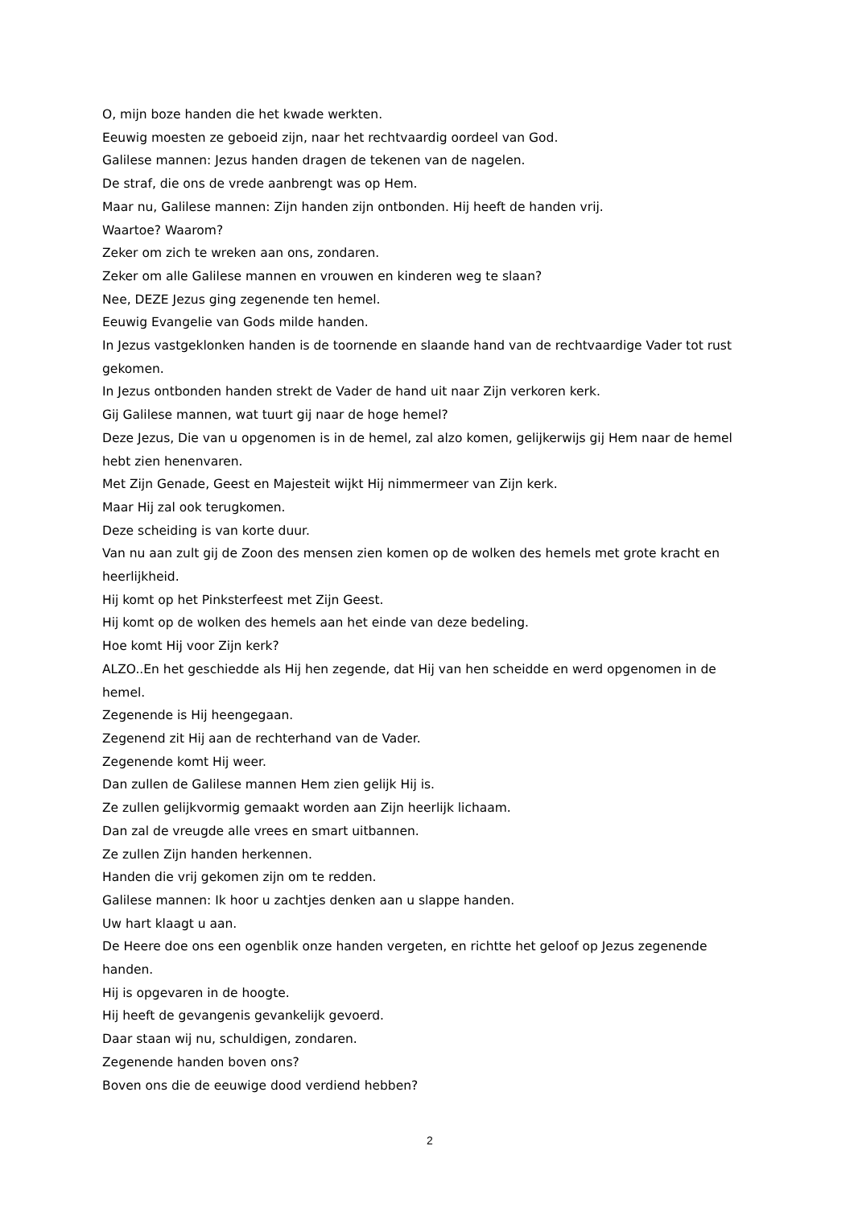O, mijn boze handen die het kwade werkten.
Eeuwig moesten ze geboeid zijn, naar het rechtvaardig oordeel van God.
Galilese mannen: Jezus handen dragen de tekenen van de nagelen.
De straf, die ons de vrede aanbrengt was op Hem.
Maar nu, Galilese mannen: Zijn handen zijn ontbonden. Hij heeft de handen vrij.
Waartoe? Waarom?
Zeker om zich te wreken aan ons, zondaren.
Zeker om alle Galilese mannen en vrouwen en kinderen weg te slaan?
Nee, DEZE Jezus ging zegenende ten hemel.
Eeuwig Evangelie van Gods milde handen.
In Jezus vastgeklonken handen is de toornende en slaande hand van de rechtvaardige Vader tot rust gekomen.
In Jezus ontbonden handen strekt de Vader de hand uit naar Zijn verkoren kerk.
Gij Galilese mannen, wat tuurt gij naar de hoge hemel?
Deze Jezus, Die van u opgenomen is in de hemel, zal alzo komen, gelijkerwijs gij Hem naar de hemel hebt zien henenvaren.
Met Zijn Genade, Geest en Majesteit wijkt Hij nimmermeer van Zijn kerk.
Maar Hij zal ook terugkomen.
Deze scheiding is van korte duur.
Van nu aan zult gij de Zoon des mensen zien komen op de wolken des hemels met grote kracht en heerlijkheid.
Hij komt op het Pinksterfeest met Zijn Geest.
Hij komt op de wolken des hemels aan het einde van deze bedeling.
Hoe komt Hij voor Zijn kerk?
ALZO..En het geschiedde als Hij hen zegende, dat Hij van hen scheidde en werd opgenomen in de hemel.
Zegenende is Hij heengegaan.
Zegenend zit Hij aan de rechterhand van de Vader.
Zegenende komt Hij weer.
Dan zullen de Galilese mannen Hem zien gelijk Hij is.
Ze zullen gelijkvormig gemaakt worden aan Zijn heerlijk lichaam.
Dan zal de vreugde alle vrees en smart uitbannen.
Ze zullen Zijn handen herkennen.
Handen die vrij gekomen zijn om te redden.
Galilese mannen: Ik hoor u zachtjes denken aan u slappe handen.
Uw hart klaagt u aan.
De Heere doe ons een ogenblik onze handen vergeten, en richtte het geloof op Jezus zegenende handen.
Hij is opgevaren in de hoogte.
Hij heeft de gevangenis gevankelijk gevoerd.
Daar staan wij nu, schuldigen, zondaren.
Zegenende handen boven ons?
Boven ons die de eeuwige dood verdiend hebben?
2